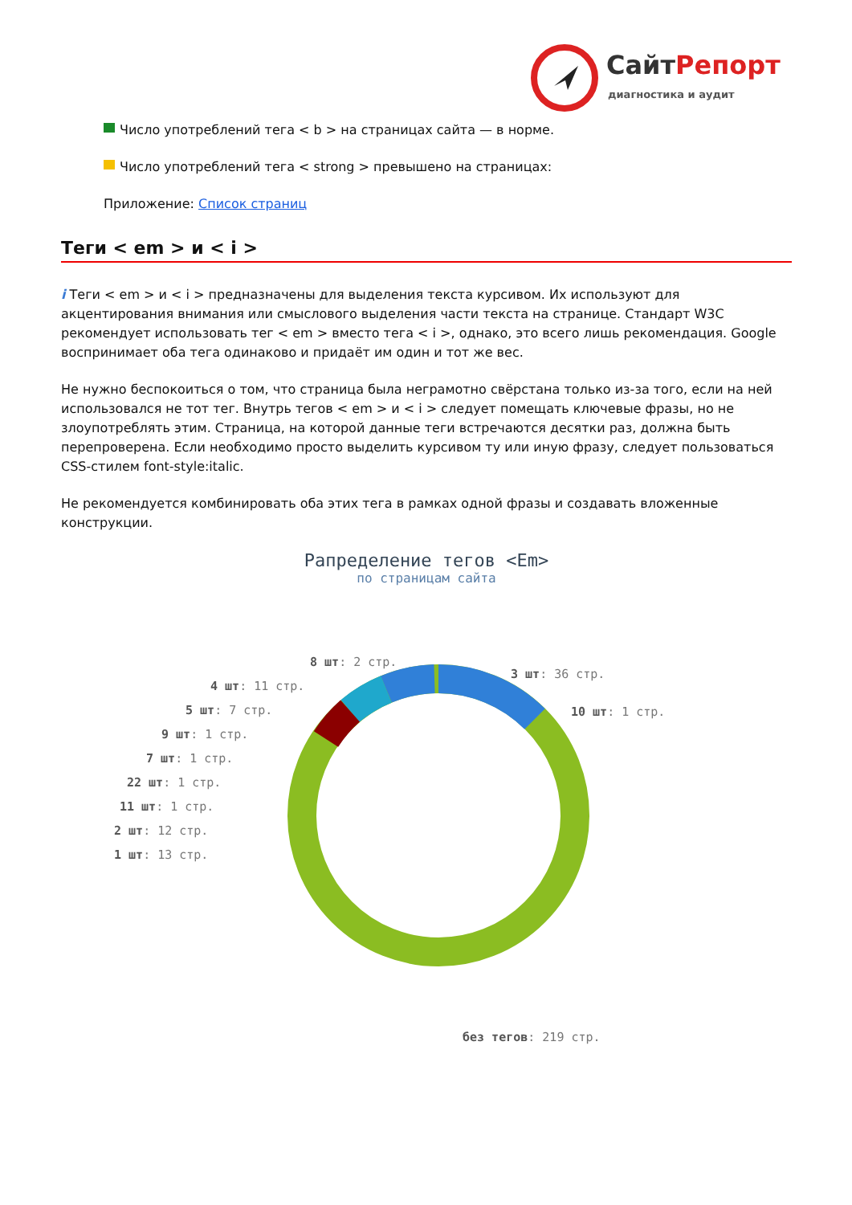СайтРепорт
диагностика и аудит
Число употреблений тега < b > на страницах сайта — в норме.
Число употреблений тега < strong > превышено на страницах:
Приложение: Список страниц
Теги < em > и < i >
i Теги < em > и < i > предназначены для выделения текста курсивом. Их используют для акцентирования внимания или смыслового выделения части текста на странице. Стандарт W3C рекомендует использовать тег < em > вместо тега < i >, однако, это всего лишь рекомендация. Google воспринимает оба тега одинаково и придаёт им один и тот же вес.
Не нужно беспокоиться о том, что страница была неграмотно свёрстана только из-за того, если на ней использовался не тот тег. Внутрь тегов < em > и < i > следует помещать ключевые фразы, но не злоупотреблять этим. Страница, на которой данные теги встречаются десятки раз, должна быть перепроверена. Если необходимо просто выделить курсивом ту или иную фразу, следует пользоваться CSS-стилем font-style:italic.
Не рекомендуется комбинировать оба этих тега в рамках одной фразы и создавать вложенные конструкции.
Рапределение тегов <Em>
по страницам сайта
8 шт: 2 стр.
3 шт: 36 стр.
4 шт: 11 стр.
10 шт: 1 стр.
5 шт: 7 стр.
9 шт: 1 стр.
7 шт: 1 стр.
22 шт: 1 стр.
11 шт: 1 стр.
2 шт: 12 стр.
1 шт: 13 стр.
без тегов: 219 стр.